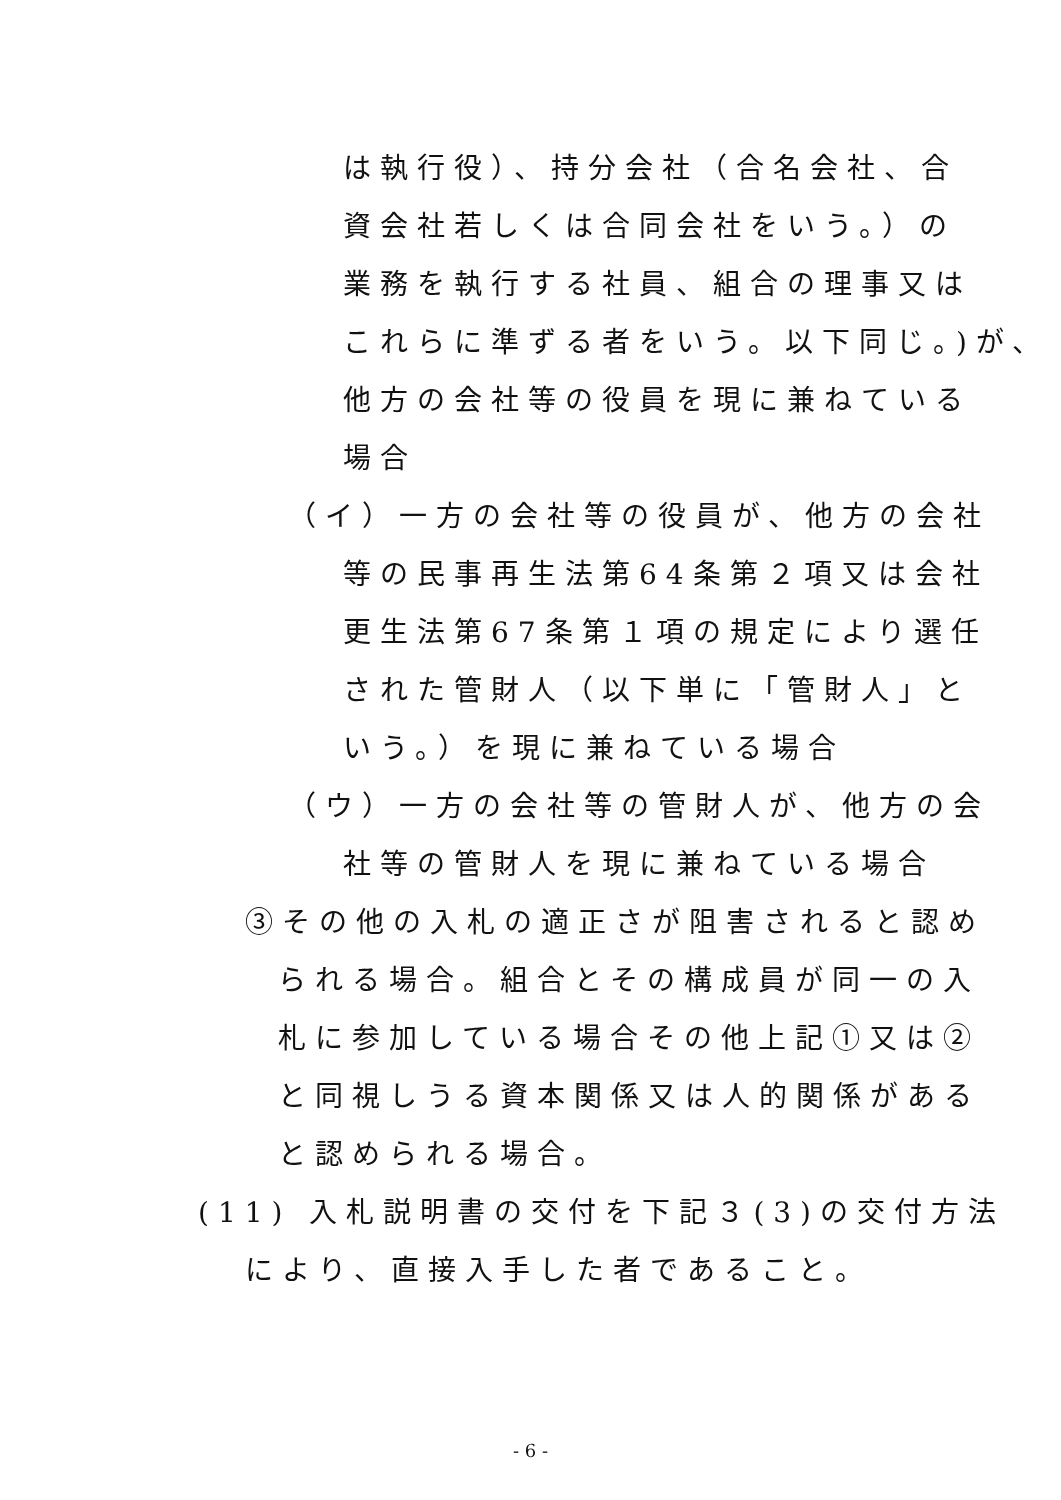は執行役）、持分会社（合名会社、合
資会社若しくは合同会社をいう。）の
業務を執行する社員、組合の理事又は
これらに準ずる者をいう。以下同じ。)が、
他方の会社等の役員を現に兼ねている
場合
（イ）一方の会社等の役員が、他方の会社
等の民事再生法第64条第２項又は会社
更生法第67条第１項の規定により選任
された管財人（以下単に「管財人」と
いう。）を現に兼ねている場合
（ウ）一方の会社等の管財人が、他方の会
社等の管財人を現に兼ねている場合
③その他の入札の適正さが阻害されると認め
られる場合。組合とその構成員が同一の入
札に参加している場合その他上記①又は②
と同視しうる資本関係又は人的関係がある
と認められる場合。
(11) 入札説明書の交付を下記３(3)の交付方法
により、直接入手した者であること。
- 6 -